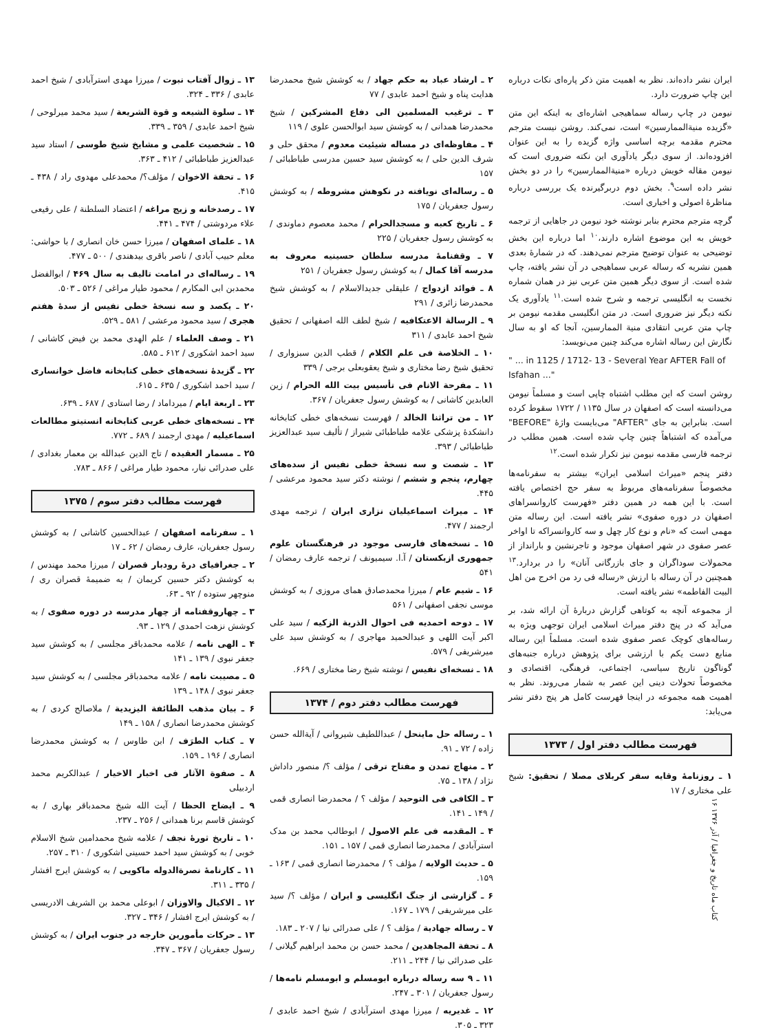ایران نشر داده‌اند. نظر به اهمیت متن ذکر پاره‌ای نکات درباره این چاپ ضرورت دارد.
نیومن در چاپ رساله سماهیجی اشاره‌ای به اینکه این متن «گزیده منیةالممارسین» است، نمی‌کند. روشن نیست مترجم محترم مقدمه برچه اساسی واژه گزیده را به این عنوان افزوده‌اند. از سوی دیگر یادآوری این نکته ضروری است که نیومن مقاله خویش درباره «منیةالممارسین» را در دو بخش نشر داده است<sup>۹</sup>. بخش دوم دربرگیرنده یک بررسی درباره مناظرهٔ اصولی و اخباری است.
گرچه مترجم محترم بنابر نوشته خود نیومن در جاهایی از ترجمه خویش به این موضوع اشاره دارند،<sup>۱۰</sup> اما درباره این بخش توضیحی به عنوان توضیح مترجم نمی‌دهند. که در شمارهٔ بعدی همین نشریه که رساله عربی سماهیجی در آن نشر یافته، چاپ شده است. از سوی دیگر همین متن عربی نیز در همان شماره نخست به انگلیسی ترجمه و شرح شده است.<sup>۱۱</sup> یادآوری یک نکته دیگر نیز ضروری است. در متن انگلیسی مقدمه نیومن بر چاپ متن عربی انتقادی منیة الممارسین، آنجا که او به سال نگارش این رساله اشاره می‌کند چنین می‌نویسد:
" ... in 1125 / 1712- 13 - Several Year AFTER Fall of Isfahan ..."
روشن است که این مطلب اشتباه چاپی است و مسلماً نیومن می‌دانسته است که اصفهان در سال ۱۱۳۵ / ۱۷۲۲ سقوط کرده است. بنابراین به جای "AFTER" می‌بایست واژهٔ "BEFORE" می‌آمده که اشتباهاً چنین چاپ شده است. همین مطلب در ترجمه فارسی مقدمه نیومن نیز تکرار شده است.<sup>۱۲</sup>
دفتر پنجم «میراث اسلامی ایران» بیشتر به سفرنامه‌ها مخصوصاً سفرنامه‌های مربوط به سفر حج اختصاص یافته است. با این همه در همین دفتر «فهرست کاروانسراهای اصفهان در دوره صفوی» نشر یافته است. این رساله متن مهمی است که «نام و نوع کار چهل و سه کاروانسراکه تا اواخر عصر صفوی در شهر اصفهان موجود و تاجرنشین و بارانداز از محمولات سوداگران و جای بازرگانی آنان» را در بردارد.<sup>۱۳</sup> همچنین در آن رساله با ارزش «رساله فی رد من اخرج من اهل البیت الفاطمه» نشر یافته است.
از مجموعه آنچه به کوتاهی گزارش دربارهٔ آن ارائه شد، بر می‌آید که در پنج دفتر میراث اسلامی ایران توجهی ویژه به رساله‌های کوچک عصر صفوی شده است. مسلماً این رساله منابع دست یکم با ارزشی برای پژوهش درباره جنبه‌های گوناگون تاریخ سیاسی، اجتماعی، فرهنگی، اقتصادی و مخصوصاً تحولات دینی این عصر به شمار می‌روند. نظر به اهمیت همه مجموعه در اینجا فهرست کامل هر پنج دفتر نشر می‌یابد:
فهرست مطالب دفتر اول / ۱۳۷۳
۱ ـ روزنامهٔ وقایه سفر کربلای مصلا / تحقیق: شیخ علی مختاری / ۱۷
۲ ـ ارشاد عباد به حکم جهاد / به کوشش شیخ محمدرضا هدایت پناه و شیخ احمد عابدی / ۷۷
۳ ـ ترغیب المسلمین الی دفاع المشرکین / شیخ محمدرضا همدانی / به کوشش سید ابوالحسن علوی / ۱۱۹
۴ ـ مفاوظه‌ای در مساله شیئیت معدوم / محقق حلی و شرف الدین حلی / به کوشش سید حسین مدرسی طباطبائی / ۱۵۷
۵ ـ رساله‌ای نویافته در نکوهش مشروطه / به کوشش رسول جعفریان / ۱۷۵
۶ ـ تاریخ کعبه و مسجدالحرام / محمد معصوم دماوندی / به کوشش رسول جعفریان / ۲۲۵
۷ ـ وقفنامهٔ مدرسه سلطان حسینیه معروف به مدرسه آقا کمال / به کوشش رسول جعفریان / ۲۵۱
۸ ـ فوائد ازدواج / علیقلی جدیدالاسلام / به کوشش شیخ محمدرضا زائری / ۲۹۱
۹ ـ الرسالة الاعتکافیه / شیخ لطف الله اصفهانی / تحقیق شیخ احمد عابدی / ۳۱۱
۱۰ ـ الخلاصة فی علم الکلام / قطب الدین سبزواری / تحقیق شیخ رضا مختاری و شیخ یعقوبعلی برجی / ۳۳۹
۱۱ ـ مفرحة الانام فی تأسیس بیت الله الحرام / زین العابدین کاشانی / به کوشش رسول جعفریان / ۳۶۷.
۱۲ ـ من تراثنا الخالد / فهرست نسخه‌های خطی کتابخانه دانشکدهٔ پزشکی علامه طباطبائی شیراز / تألیف سید عبدالعزیز طباطبائی / ۳۹۳.
۱۳ ـ شصت و سه نسخهٔ خطی نفیس از سده‌های چهارم، پنجم و ششم / نوشته دکتر سید محمود مرعشی / ۴۴۵.
۱۴ ـ میراث اسماعیلیان نزاری ایران / ترجمه مهدی ارجمند / ۴۷۷.
۱۵ ـ نسخه‌های فارسی موجود در فرهنگستان علوم جمهوری ازبکستان / آ.ا. سیمیونف / ترجمه عارف رمضان / ۵۴۱
۱۶ ـ شیم عام / میرزا محمدصادق همای مروزی / به کوشش موسی نجفی اصفهانی / ۵۶۱
۱۷ ـ دوحه احمدیه فی احوال الذریة الزکیه / سید علی اکبر آیت اللهی و عبدالحمید مهاجری / به کوشش سید علی میرشریفی / ۵۷۹.
۱۸ ـ نسخه‌ای نفیس / نوشته شیخ رضا مختاری / ۶۶۹.
فهرست مطالب دفتر دوم / ۱۳۷۴
۱ ـ رساله حل ماینحل / عبداللطیف شیروانی / آیةالله حسن زاده / ۷۲ ـ ۹۱.
۲ ـ منهاج تمدن و مفتاح ترقی / مؤلف ؟/ منصور داداش نژاد / ۱۳۸ ـ ۷۵.
۳ ـ الکافی فی التوحید / مؤلف ؟ / محمدرضا انصاری قمی / ۱۴۹ ـ ۱۴۱.
۴ ـ المقدمه فی علم الاصول / ابوطالب محمد بن مدک استرآبادی / محمدرضا انصاری قمی / ۱۵۷ ـ ۱۵۱.
۵ ـ حدیث الولایه / مؤلف ؟ / محمدرضا انصاری قمی / ۱۶۳ ـ ۱۵۹.
۶ ـ گزارشی از جنگ انگلیسی و ایران / مؤلف ؟/ سید علی میرشریفی / ۱۷۹ ـ ۱۶۷.
۷ ـ رساله جهادیة / مؤلف ؟ / علی صدرائی نیا / ۲۰۷ ـ ۱۸۳.
۸ ـ تحفة المجاهدین / محمد حسن بن محمد ابراهیم گیلانی / علی صدرائی نیا / ۲۴۴ ـ ۲۱۱.
۱۱ ـ ۹ سه رساله درباره ابومسلم و ابومسلم نامه‌ها / رسول جعفریان / ۳۰۱ ـ ۲۴۷.
۱۲ ـ غدیریه / میرزا مهدی استرآبادی / شیخ احمد عابدی / ۳۲۳ ـ ۳۰۵.
۱۳ ـ زوال آفتاب نبوت / میرزا مهدی استرآبادی / شیخ احمد عابدی / ۳۳۶ ـ ۳۲۴.
۱۴ ـ سلوة الشیعه و قوة الشریعة / سید محمد میرلوحی / شیخ احمد عابدی / ۳۵۹ ـ ۳۳۹.
۱۵ ـ شخصیت علمی و مشایخ شیخ طوسی / استاد سید عبدالعزیز طباطبائی / ۴۱۲ ـ ۳۶۳.
۱۶ ـ تحفة الاخوان / مؤلف؟/ محمدعلی مهدوی راد / ۴۳۸ ـ ۴۱۵.
۱۷ ـ رصدخانه و زیج مراغه / اعتضاد السلطنة / علی رفیعی علاء مردوشتی / ۴۷۴ ـ ۴۴۱.
۱۸ ـ علمای اصفهان / میرزا حسن خان انصاری / با حواشی: معلم حبیب آبادی / ناصر باقری بیدهندی / ۵۰۰ ـ ۴۷۷.
۱۹ ـ رساله‌ای در امامت تالیف به سال ۴۶۹ / ابوالفضل محمدبن ابی المکارم / محمود طیار مراغی / ۵۲۶ ـ ۵۰۳.
۲۰ ـ یکصد و سه نسخهٔ خطی نفیس از سدهٔ هفتم هجری / سید محمود مرعشی / ۵۸۱ ـ ۵۲۹.
۲۱ ـ وصف العلماء / علم الهدی محمد بن فیض کاشانی / سید احمد اشکوری / ۶۱۲ ـ ۵۸۵.
۲۲ ـ گزیدهٔ نسخه‌های خطی کتابخانه فاضل خوانساری / سید احمد اشکوری / ۶۳۵ ـ ۶۱۵.
۲۳ ـ اربعة ایام / میرداماد / رضا استادی / ۶۸۷ ـ ۶۳۹.
۲۴ ـ نسخه‌های خطی عربی کتابخانه انستیتو مطالعات اسماعیلیه / مهدی ارجمند / ۶۸۹ ـ ۷۷۲.
۲۵ ـ مسمار العقیده / تاج الدین عبدالله بن معمار بغدادی / علی صدرائی نیار، محمود طیار مراغی / ۸۶۶ ـ ۷۸۳.
فهرست مطالب دفتر سوم / ۱۳۷۵
۱ ـ سفرنامه اصفهان / عبدالحسین کاشانی / به کوشش رسول جعفریان، عارف رمضان / ۶۲ ـ ۱۷
۲ ـ جغرافیای درهٔ رودبار قصران / میرزا محمد مهندس / به کوشش دکتر حسین کریمان / به ضمیمهٔ قصران ری / منوچهر ستوده / ۹۲ ـ ۶۳.
۳ ـ چهاروقفنامه از چهار مدرسه در دوره صفوی / به کوشش نزهت احمدی / ۱۲۹ ـ ۹۳.
۴ ـ الهی نامه / علامه محمدباقر مجلسی / به کوشش سید جعفر نبوی / ۱۳۹ ـ ۱۴۱
۵ ـ مصیبت نامه / علامه محمدباقر مجلسی / به کوشش سید جعفر نبوی / ۱۴۸ ـ ۱۳۹
۶ ـ بیان مذهب الطائفة الیزیدیة / ملاصالح کردی / به کوشش محمدرضا انصاری / ۱۵۸ ـ ۱۴۹
۷ ـ کتاب الطرَف / ابن طاوس / به کوشش محمدرضا انصاری / ۱۹۶ ـ ۱۵۹.
۸ ـ صفوة الآثار فی اخبار الاخیار / عبدالکریم محمد اردبیلی
۹ ـ ایضاح الحظا / آیت الله شیخ محمدباقر بهاری / به کوشش قاسم برنا همدانی / ۲۵۶ ـ ۲۳۷.
۱۰ ـ تاریخ ثورهٔ نجف / علامه شیخ محمدامین شیخ الاسلام خوبی / به کوشش سید احمد حسینی اشکوری / ۳۱۰ ـ ۲۵۷.
۱۱ ـ کارنامهٔ نصرةالدوله ماکویی / به کوشش ایرج افشار / ۳۳۵ ـ ۳۱۱.
۱۲ ـ الاکیال والاوزان / ابوعلی محمد بن الشریف الادریسی / به کوشش ایرج افشار / ۳۴۶ ـ ۳۲۷.
۱۳ ـ حرکات مأمورین خارجه در جنوب ایران / به کوشش رسول جعفریان / ۳۶۷ ـ ۳۴۷.
کتاب ماه تاریخ و جغرافیا / آذر ۱۳۷۶ ۱۶